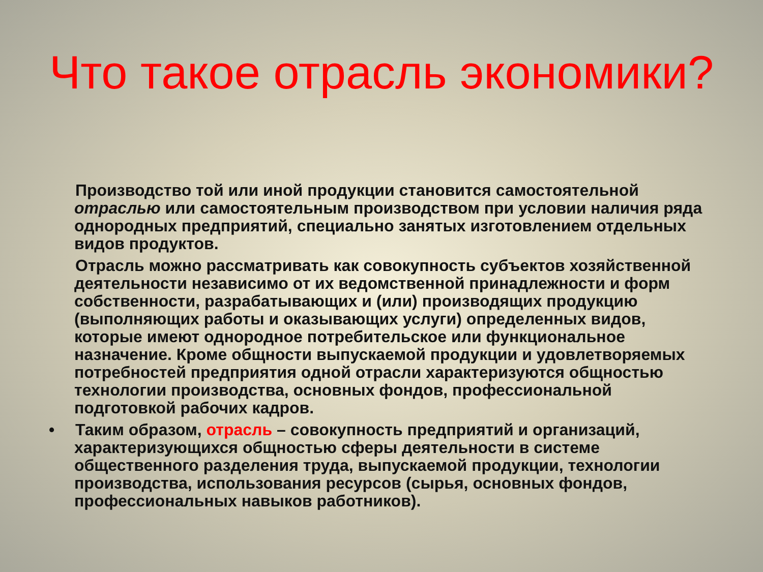Что такое отрасль экономики?
Производство той или иной продукции становится самостоятельной отраслью или самостоятельным производством при условии наличия ряда однородных предприятий, специально занятых изготовлением отдельных видов продуктов.
Отрасль можно рассматривать как совокупность субъектов хозяйственной деятельности независимо от их ведомственной принадлежности и форм собственности, разрабатывающих и (или) производящих продукцию (выполняющих работы и оказывающих услуги) определенных видов, которые имеют однородное потребительское или функциональное назначение. Кроме общности выпускаемой продукции и удовлетворяемых потребностей предприятия одной отрасли характеризуются общностью технологии производства, основных фондов, профессиональной подготовкой рабочих кадров.
• Таким образом, отрасль – совокупность предприятий и организаций, характеризующихся общностью сферы деятельности в системе общественного разделения труда, выпускаемой продукции, технологии производства, использования ресурсов (сырья, основных фондов, профессиональных навыков работников).